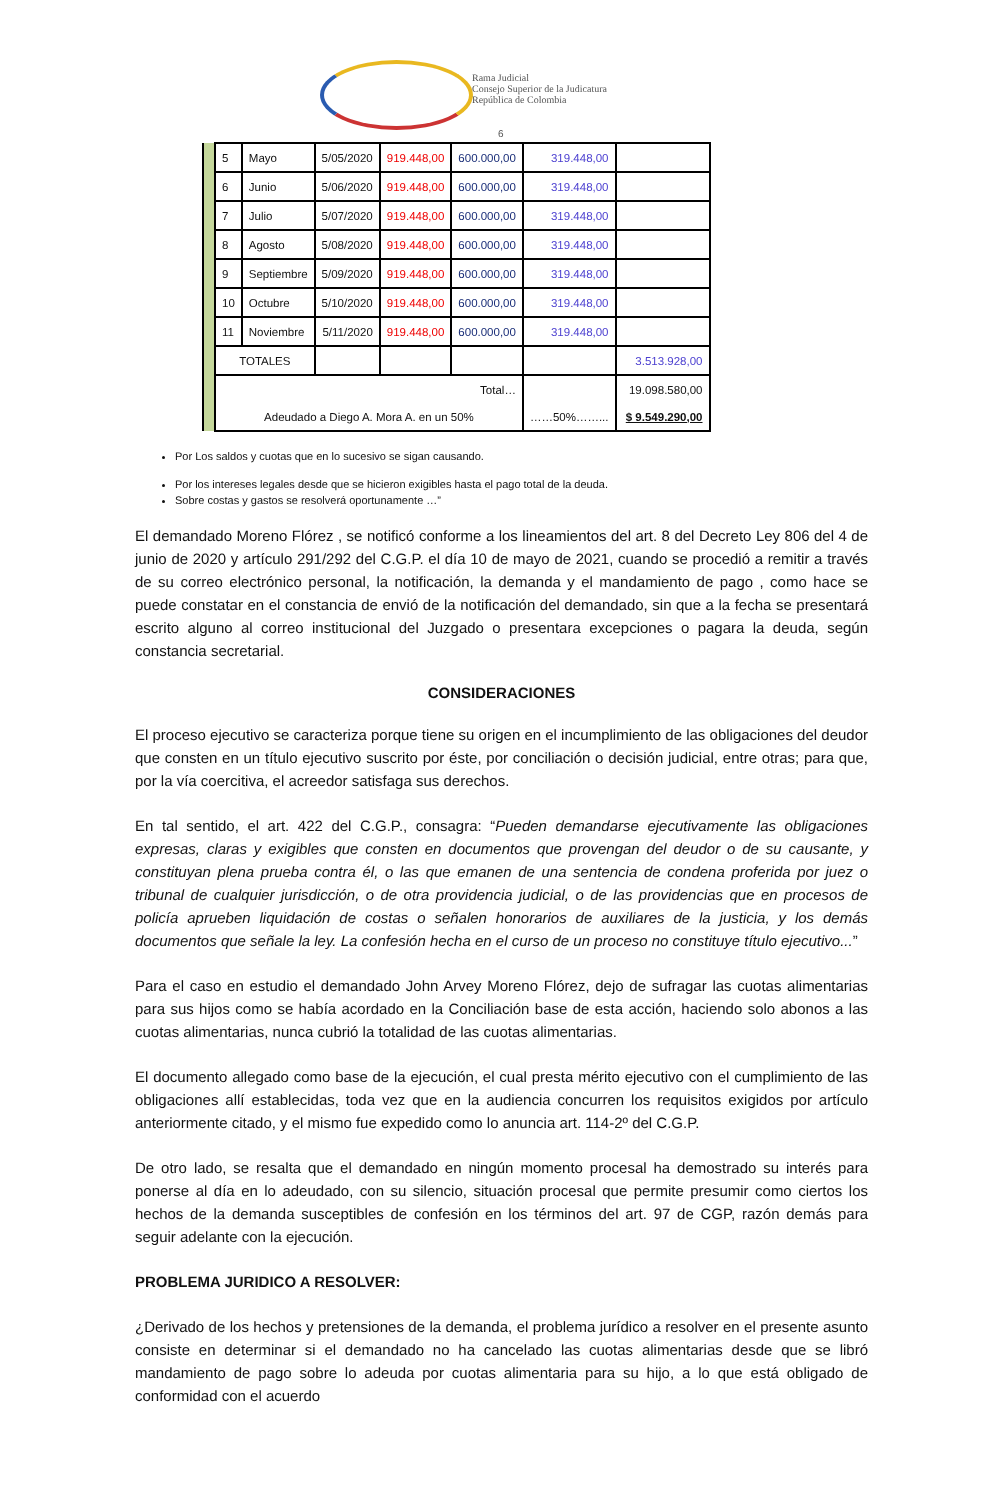Rama Judicial
Consejo Superior de la Judicatura
República de Colombia
6
| | 5 | Mayo | 5/05/2020 | 919.448,00 | 600.000,00 | 319.448,00 | |
| | 6 | Junio | 5/06/2020 | 919.448,00 | 600.000,00 | 319.448,00 | |
| | 7 | Julio | 5/07/2020 | 919.448,00 | 600.000,00 | 319.448,00 | |
| | 8 | Agosto | 5/08/2020 | 919.448,00 | 600.000,00 | 319.448,00 | |
| | 9 | Septiembre | 5/09/2020 | 919.448,00 | 600.000,00 | 319.448,00 | |
| | 10 | Octubre | 5/10/2020 | 919.448,00 | 600.000,00 | 319.448,00 | |
| | 11 | Noviembre | 5/11/2020 | 919.448,00 | 600.000,00 | 319.448,00 | |
| | TOTALES | | | | | | 3.513.928,00 |
| | Total… | | | | | | 19.098.580,00 |
| | Adeudado a Diego A. Mora A. en un 50% | | | | | ……50%……... | $ 9.549.290,00 |
Por Los saldos y cuotas que en lo sucesivo se sigan causando.
Por los intereses legales desde que se hicieron exigibles hasta el pago total de la deuda.
Sobre costas y gastos se resolverá oportunamente …”
El demandado Moreno Flórez , se notificó conforme a los lineamientos del art. 8 del Decreto Ley 806 del 4 de junio de 2020 y artículo 291/292 del C.G.P. el día 10 de mayo de 2021, cuando se procedió a remitir a través de su correo electrónico personal, la notificación, la demanda y el mandamiento de pago , como hace se puede constatar en el constancia de envió de la notificación del demandado, sin que a la fecha se presentará escrito alguno al correo institucional del Juzgado o presentara excepciones o pagara la deuda, según constancia secretarial.
CONSIDERACIONES
El proceso ejecutivo se caracteriza porque tiene su origen en el incumplimiento de las obligaciones del deudor que consten en un título ejecutivo suscrito por éste, por conciliación o decisión judicial, entre otras; para que, por la vía coercitiva, el acreedor satisfaga sus derechos.
En tal sentido, el art. 422 del C.G.P., consagra: “Pueden demandarse ejecutivamente las obligaciones expresas, claras y exigibles que consten en documentos que provengan del deudor o de su causante, y constituyan plena prueba contra él, o las que emanen de una sentencia de condena proferida por juez o tribunal de cualquier jurisdicción, o de otra providencia judicial, o de las providencias que en procesos de policía aprueben liquidación de costas o señalen honorarios de auxiliares de la justicia, y los demás documentos que señale la ley. La confesión hecha en el curso de un proceso no constituye título ejecutivo...”
Para el caso en estudio el demandado John Arvey Moreno Flórez, dejo de sufragar las cuotas alimentarias para sus hijos como se había acordado en la Conciliación base de esta acción, haciendo solo abonos a las cuotas alimentarias, nunca cubrió la totalidad de las cuotas alimentarias.
El documento allegado como base de la ejecución, el cual presta mérito ejecutivo con el cumplimiento de las obligaciones allí establecidas, toda vez que en la audiencia concurren los requisitos exigidos por artículo anteriormente citado, y el mismo fue expedido como lo anuncia art. 114-2º del C.G.P.
De otro lado, se resalta que el demandado en ningún momento procesal ha demostrado su interés para ponerse al día en lo adeudado, con su silencio, situación procesal que permite presumir como ciertos los hechos de la demanda susceptibles de confesión en los términos del art. 97 de CGP, razón demás para seguir adelante con la ejecución.
PROBLEMA JURIDICO A RESOLVER:
¿Derivado de los hechos y pretensiones de la demanda, el problema jurídico a resolver en el presente asunto consiste en determinar si el demandado no ha cancelado las cuotas alimentarias desde que se libró mandamiento de pago sobre lo adeuda por cuotas alimentaria para su hijo, a lo que está obligado de conformidad con el acuerdo